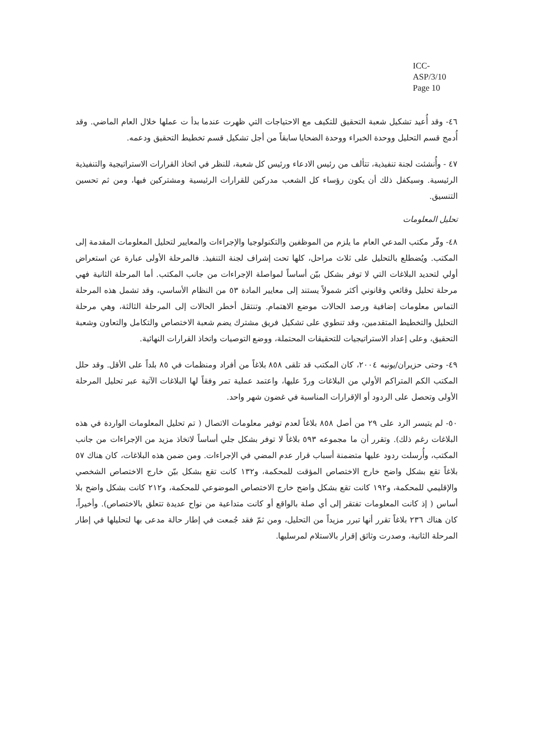ICC-ASP/3/10
Page 10
٤٦- وقد أُعيد تشكيل شعبة التحقيق للتكيف مع الاحتياجات التي ظهرت عندما بدأ ت عملها خلال العام الماضي. وقد أُدمج قسم التحليل ووحدة الخبراء ووحدة الضحايا سابقاً من أجل تشكيل قسم تخطيط التحقيق ودعمه.
٤٧ - وأُنشئت لجنة تنفيذية، تتألف من رئيس الادعاء ورئيس كل شعبة، للنظر في اتخاذ القرارات الاستراتيجية والتنفيذية الرئيسية. وسيكفل ذلك أن يكون رؤساء كل الشعب مدركين للقرارات الرئيسية ومشتركين فيها، ومن ثم تحسين التنسيق.
تحليل المعلومات
٤٨- وفّر مكتب المدعي العام ما يلزم من الموظفين والتكنولوجيا والإجراءات والمعايير لتحليل المعلومات المقدمة إلى المكتب. ويُضطلع بالتحليل على ثلاث مراحل، كلها تحت إشراف لجنة التنفيذ. فالمرحلة الأولى عبارة عن استعراض أولي لتحديد البلاغات التي لا توفر بشكل بيّن أساساً لمواصلة الإجراءات من جانب المكتب. أما المرحلة الثانية فهي مرحلة تحليل وقائعي وقانوني أكثر شمولاً يستند إلى معايير المادة ٥٣ من النظام الأساسي، وقد تشمل هذه المرحلة التماس معلومات إضافية ورصد الحالات موضع الاهتمام. وتنتقل أخطر الحالات إلى المرحلة الثالثة، وهي مرحلة التحليل والتخطيط المتقدمين، وقد تنطوي على تشكيل فريق مشترك يضم شعبة الاختصاص والتكامل والتعاون وشعبة التحقيق، وعلى إعداد الاستراتيجيات للتحقيقات المحتملة، ووضع التوصيات واتخاذ القرارات النهائية.
٤٩- وحتى حزيران/يونيه ٢٠٠٤، كان المكتب قد تلقى ٨٥٨ بلاغاً من أفراد ومنظمات في ٨٥ بلداً على الأقل. وقد حلل المكتب الكم المتراكم الأولي من البلاغات وردّ عليها، واعتمد عملية تمر وفقاً لها البلاغات الآتية عبر تحليل المرحلة الأولى وتحصل على الردود أو الإقرارات المناسبة في غضون شهر واحد.
٥٠- لم يتيسر الرد على ٢٩ من أصل ٨٥٨ بلاغاً لعدم توفير معلومات الاتصال ( تم تحليل المعلومات الواردة في هذه البلاغات رغم ذلك). وتقرر أن ما مجموعه ٥٩٣ بلاغاً لا توفر بشكل جلي أساساً لاتخاذ مزيد من الإجراءات من جانب المكتب، وأُرسلت ردود عليها متضمنة أسباب قرار عدم المضي في الإجراءات. ومن ضمن هذه البلاغات، كان هناك ٥٧ بلاغاً تقع بشكل واضح خارج الاختصاص المؤقت للمحكمة، و١٣٢ كانت تقع بشكل بيّن خارج الاختصاص الشخصي والإقليمي للمحكمة، و١٩٢ كانت تقع بشكل واضح خارج الاختصاص الموضوعي للمحكمة، و٢١٢ كانت بشكل واضح بلا أساس ( إذ كانت المعلومات تفتقر إلى أي صلة بالواقع أو كانت متداعية من نواح عديدة تتعلق بالاختصاص). وأخيراً، كان هناك ٢٣٦ بلاغاً تقرر أنها تبرر مزيداً من التحليل، ومن ثمّ فقد جُمعت في إطار حالة مدعى بها لتحليلها في إطار المرحلة الثانية، وصدرت وثائق إقرار بالاستلام لمرسليها.